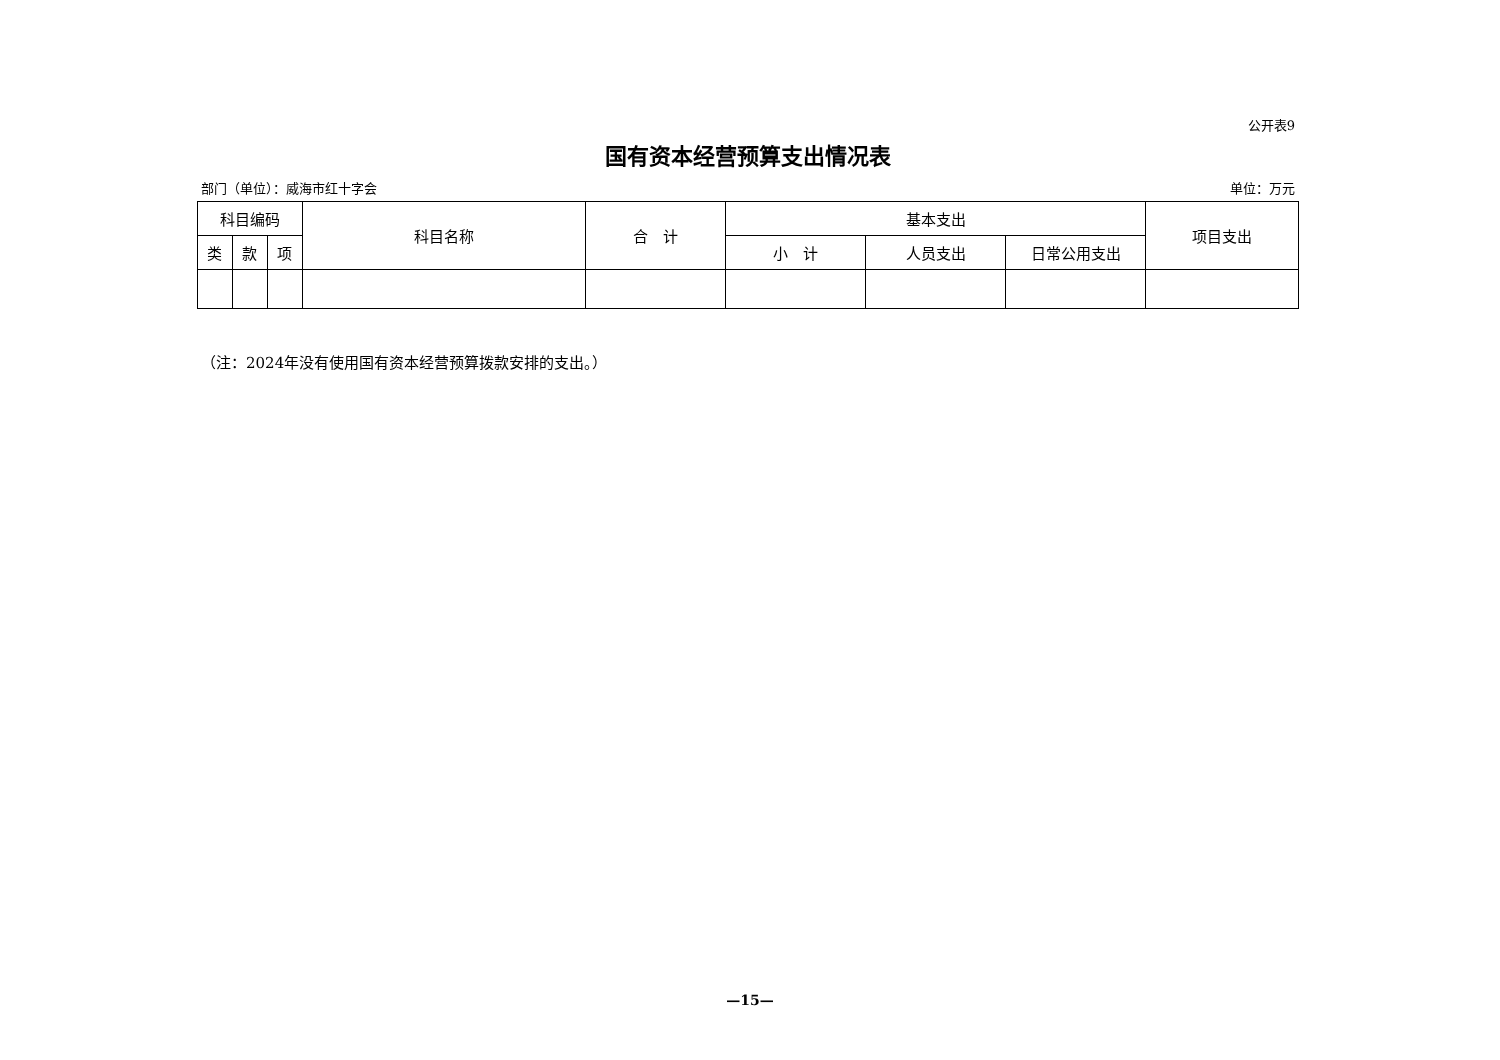公开表9
国有资本经营预算支出情况表
部门（单位）：威海市红十字会 单位：万元
| 科目编码 | | | 科目名称 | 合 计 | 基本支出 | | | 项目支出 |
| --- | --- | --- | --- | --- | --- | --- | --- | --- |
| 类 | 款 | 项 | | | 小 计 | 人员支出 | 日常公用支出 | |
（注：2024年没有使用国有资本经营预算拨款安排的支出。）
—15—